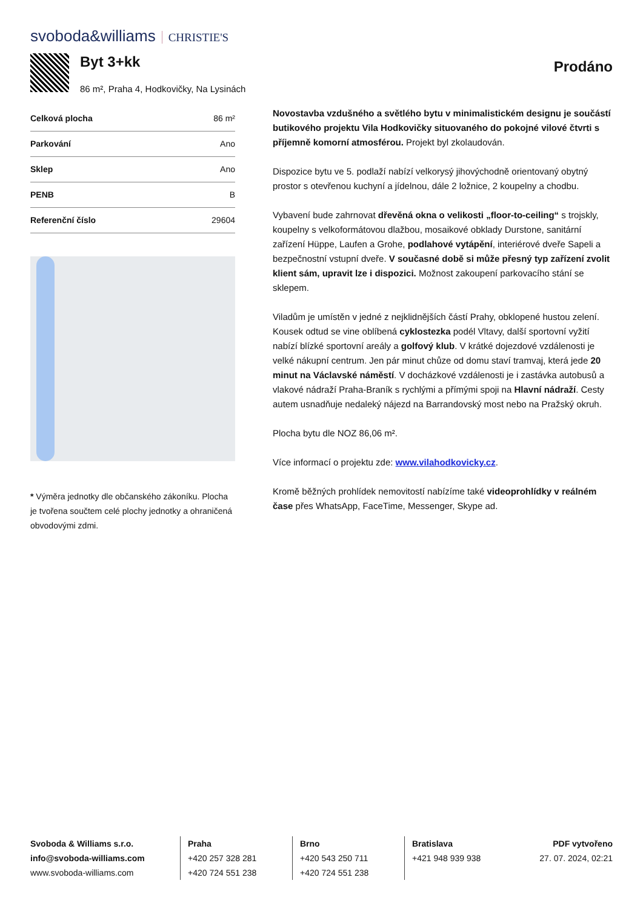svoboda&williams CHRISTIE'S
Byt 3+kk
86 m², Praha 4, Hodkovičky, Na Lysinách
Prodáno
| Celková plocha | 86 m² |
| Parkování | Ano |
| Sklep | Ano |
| PENB | B |
| Referenční číslo | 29604 |
* Výměra jednotky dle občanského zákoníku. Plocha je tvořena součtem celé plochy jednotky a ohraničená obvodovými zdmi.
Novostavba vzdušného a světlého bytu v minimalistickém designu je součástí butikového projektu Vila Hodkovičky situovaného do pokojné vilové čtvrti s příjemně komorní atmosférou. Projekt byl zkolaudován.
Dispozice bytu ve 5. podlaží nabízí velkorysý jihovýchodně orientovaný obytný prostor s otevřenou kuchyní a jídelnou, dále 2 ložnice, 2 koupelny a chodbu.
Vybavení bude zahrnovat dřevěná okna o velikosti „floor-to-ceiling“ s trojskly, koupelny s velkoformátovou dlažbou, mosaikové obklady Durstone, sanitární zařízení Hüppe, Laufen a Grohe, podlahové vytápění, interiérové dveře Sapeli a bezpečnostní vstupní dveře. V současné době si může přesný typ zařízení zvolit klient sám, upravit lze i dispozici. Možnost zakoupení parkovacího stání se sklepem.
Viladům je umístěn v jedné z nejklidnějších částí Prahy, obklopené hustou zelení. Kousek odtud se vine oblíbená cyklostezka podél Vltavy, další sportovní vyžití nabízí blízké sportovní areály a golfový klub. V krátké dojezdové vzdálenosti je velké nákupní centrum. Jen pár minut chůze od domu staví tramvaj, která jede 20 minut na Václavské náměstí. V docházkové vzdálenosti je i zastávka autobusů a vlakové nádraží Praha-Braník s rychlými a přímými spoji na Hlavní nádraží. Cesty autem usnadňuje nedaleký nájezd na Barrandovský most nebo na Pražský okruh.
Plocha bytu dle NOZ 86,06 m².
Více informací o projektu zde: www.vilahodkovicky.cz.
Kromě běžných prohlídek nemovitostí nabízíme také videoprohlídky v reálném čase přes WhatsApp, FaceTime, Messenger, Skype ad.
Svoboda & Williams s.r.o.
info@svoboda-williams.com
www.svoboda-williams.com
Praha
+420 257 328 281
+420 724 551 238
Brno
+420 543 250 711
+420 724 551 238
Bratislava
+421 948 939 938
PDF vytvořeno
27. 07. 2024, 02:21